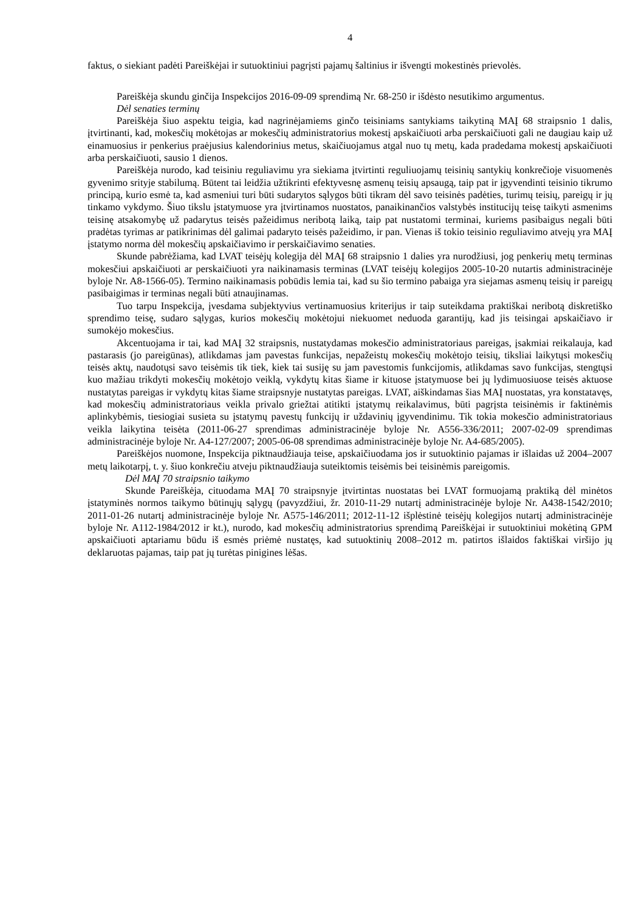4
faktus, o siekiant padėti Pareiškėjai ir sutuoktiniui pagrįsti pajamų šaltinius ir išvengti mokestinės prievolės.
Pareiškėja skundu ginčija Inspekcijos 2016-09-09 sprendimą Nr. 68-250 ir išdėsto nesutikimo argumentus.
Dėl senaties terminų
Pareiškėja šiuo aspektu teigia, kad nagrinėjamiems ginčo teisiniams santykiams taikytiną MAĮ 68 straipsnio 1 dalis, įtvirtinanti, kad, mokesčių mokėtojas ar mokesčių administratorius mokestį apskaičiuoti arba perskaičiuoti gali ne daugiau kaip už einamuosius ir penkerius praėjusius kalendorinius metus, skaičiuojamus atgal nuo tų metų, kada pradedama mokestį apskaičiuoti arba perskaičiuoti, sausio 1 dienos.
Pareiškėja nurodo, kad teisiniu reguliavimu yra siekiama įtvirtinti reguliuojamų teisinių santykių konkrečioje visuomenės gyvenimo srityje stabilumą. Būtent tai leidžia užtikrinti efektyvesnę asmenų teisių apsaugą, taip pat ir įgyvendinti teisinio tikrumo principą, kurio esmė ta, kad asmeniui turi būti sudarytos sąlygos būti tikram dėl savo teisinės padėties, turimų teisių, pareigų ir jų tinkamo vykdymo. Šiuo tikslu įstatymuose yra įtvirtinamos nuostatos, panaikinančios valstybės institucijų teisę taikyti asmenims teisinę atsakomybę už padarytus teisės pažeidimus neribotą laiką, taip pat nustatomi terminai, kuriems pasibaigus negali būti pradėtas tyrimas ar patikrinimas dėl galimai padaryto teisės pažeidimo, ir pan. Vienas iš tokio teisinio reguliavimo atvejų yra MAĮ įstatymo norma dėl mokesčių apskaičiavimo ir perskaičiavimo senaties.
Skunde pabrėžiama, kad LVAT teisėjų kolegija dėl MAĮ 68 straipsnio 1 dalies yra nurodžiusi, jog penkerių metų terminas mokesčiui apskaičiuoti ar perskaičiuoti yra naikinamasis terminas (LVAT teisėjų kolegijos 2005-10-20 nutartis administracinėje byloje Nr. A8-1566-05). Termino naikinamasis pobūdis lemia tai, kad su šio termino pabaiga yra siejamas asmenų teisių ir pareigų pasibaigimas ir terminas negali būti atnaujinamas.
Tuo tarpu Inspekcija, įvesdama subjektyvius vertinamuosius kriterijus ir taip suteikdama praktiškai neribotą diskretiško sprendimo teisę, sudaro sąlygas, kurios mokesčių mokėtojui niekuomet neduoda garantijų, kad jis teisingai apskaičiavo ir sumokėjo mokesčius.
Akcentuojama ir tai, kad MAĮ 32 straipsnis, nustatydamas mokesčio administratoriaus pareigas, įsakmiai reikalauja, kad pastarasis (jo pareigūnas), atlikdamas jam pavestas funkcijas, nepažeistų mokesčių mokėtojo teisių, tiksliai laikytųsi mokesčių teisės aktų, naudotųsi savo teisėmis tik tiek, kiek tai susiję su jam pavestomis funkcijomis, atlikdamas savo funkcijas, stengtųsi kuo mažiau trikdyti mokesčių mokėtojo veiklą, vykdytų kitas šiame ir kituose įstatymuose bei jų lydimuosiuose teisės aktuose nustatytas pareigas ir vykdytų kitas šiame straipsnyje nustatytas pareigas. LVAT, aiškindamas šias MAĮ nuostatas, yra konstatavęs, kad mokesčių administratoriaus veikla privalo griežtai atitikti įstatymų reikalavimus, būti pagrįsta teisinėmis ir faktinėmis aplinkybėmis, tiesiogiai susieta su įstatymų pavestų funkcijų ir uždavinių įgyvendinimu. Tik tokia mokesčio administratoriaus veikla laikytina teisėta (2011-06-27 sprendimas administracinėje byloje Nr. A556-336/2011; 2007-02-09 sprendimas administracinėje byloje Nr. A4-127/2007; 2005-06-08 sprendimas administracinėje byloje Nr. A4-685/2005).
Pareiškėjos nuomone, Inspekcija piktnaudžiauja teise, apskaičiuodama jos ir sutuoktinio pajamas ir išlaidas už 2004–2007 metų laikotarpį, t. y. šiuo konkrečiu atveju piktnaudžiauja suteiktomis teisėmis bei teisinėmis pareigomis.
Dėl MAĮ 70 straipsnio taikymo
Skunde Pareiškėja, cituodama MAĮ 70 straipsnyje įtvirtintas nuostatas bei LVAT formuojamą praktiką dėl minėtos įstatyminės normos taikymo būtinųjų sąlygų (pavyzdžiui, žr. 2010-11-29 nutartį administracinėje byloje Nr. A438-1542/2010; 2011-01-26 nutartį administracinėje byloje Nr. A575-146/2011; 2012-11-12 išplėstinė teisėjų kolegijos nutartį administracinėje byloje Nr. A112-1984/2012 ir kt.), nurodo, kad mokesčių administratorius sprendimą Pareiškėjai ir sutuoktiniui mokėtiną GPM apskaičiuoti aptariamu būdu iš esmės priėmė nustatęs, kad sutuoktinių 2008–2012 m. patirtos išlaidos faktiškai viršijo jų deklaruotas pajamas, taip pat jų turėtas pinigines lėšas.